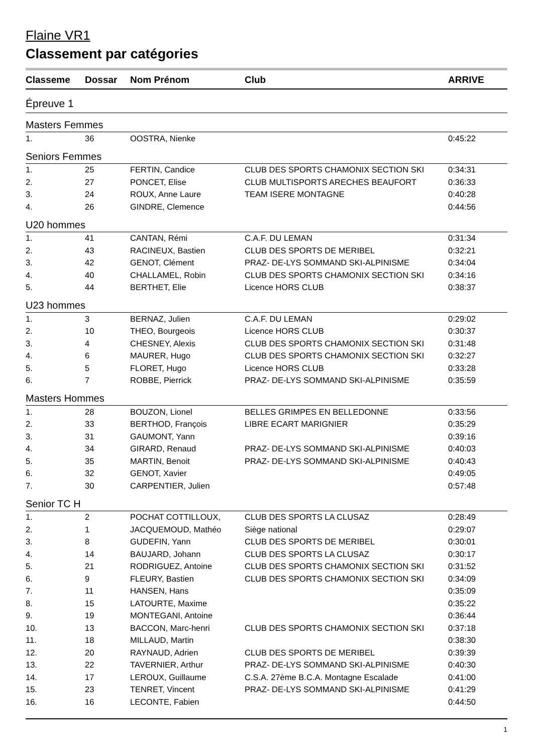Flaine VR1
Classement par catégories
| Classeme | Dossar | Nom Prénom | Club | ARRIVE |
| --- | --- | --- | --- | --- |
| Épreuve 1 | | | | |
| Masters Femmes | | | | |
| 1. | 36 | OOSTRA, Nienke | | 0:45:22 |
| Seniors Femmes | | | | |
| 1. | 25 | FERTIN, Candice | CLUB DES SPORTS CHAMONIX SECTION SKI | 0:34:31 |
| 2. | 27 | PONCET, Elise | CLUB MULTISPORTS ARECHES BEAUFORT | 0:36:33 |
| 3. | 24 | ROUX, Anne Laure | TEAM ISERE MONTAGNE | 0:40:28 |
| 4. | 26 | GINDRE, Clemence | | 0:44:56 |
| U20 hommes | | | | |
| 1. | 41 | CANTAN, Rémi | C.A.F. DU LEMAN | 0:31:34 |
| 2. | 43 | RACINEUX, Bastien | CLUB DES SPORTS DE MERIBEL | 0:32:21 |
| 3. | 42 | GENOT, Clément | PRAZ- DE-LYS SOMMAND SKI-ALPINISME | 0:34:04 |
| 4. | 40 | CHALLAMEL, Robin | CLUB DES SPORTS CHAMONIX SECTION SKI | 0:34:16 |
| 5. | 44 | BERTHET, Elie | Licence HORS CLUB | 0:38:37 |
| U23 hommes | | | | |
| 1. | 3 | BERNAZ, Julien | C.A.F. DU LEMAN | 0:29:02 |
| 2. | 10 | THEO, Bourgeois | Licence HORS CLUB | 0:30:37 |
| 3. | 4 | CHESNEY, Alexis | CLUB DES SPORTS CHAMONIX SECTION SKI | 0:31:48 |
| 4. | 6 | MAURER, Hugo | CLUB DES SPORTS CHAMONIX SECTION SKI | 0:32:27 |
| 5. | 5 | FLORET, Hugo | Licence HORS CLUB | 0:33:28 |
| 6. | 7 | ROBBE, Pierrick | PRAZ- DE-LYS SOMMAND SKI-ALPINISME | 0:35:59 |
| Masters Hommes | | | | |
| 1. | 28 | BOUZON, Lionel | BELLES GRIMPES EN BELLEDONNE | 0:33:56 |
| 2. | 33 | BERTHOD, François | LIBRE ECART MARIGNIER | 0:35:29 |
| 3. | 31 | GAUMONT, Yann | | 0:39:16 |
| 4. | 34 | GIRARD, Renaud | PRAZ- DE-LYS SOMMAND SKI-ALPINISME | 0:40:03 |
| 5. | 35 | MARTIN, Benoit | PRAZ- DE-LYS SOMMAND SKI-ALPINISME | 0:40:43 |
| 6. | 32 | GENOT, Xavier | | 0:49:05 |
| 7. | 30 | CARPENTIER, Julien | | 0:57:48 |
| Senior TC H | | | | |
| 1. | 2 | POCHAT COTTILLOUX, | CLUB DES SPORTS LA CLUSAZ | 0:28:49 |
| 2. | 1 | JACQUEMOUD, Mathéo | Siège national | 0:29:07 |
| 3. | 8 | GUDEFIN, Yann | CLUB DES SPORTS DE MERIBEL | 0:30:01 |
| 4. | 14 | BAUJARD, Johann | CLUB DES SPORTS LA CLUSAZ | 0:30:17 |
| 5. | 21 | RODRIGUEZ, Antoine | CLUB DES SPORTS CHAMONIX SECTION SKI | 0:31:52 |
| 6. | 9 | FLEURY, Bastien | CLUB DES SPORTS CHAMONIX SECTION SKI | 0:34:09 |
| 7. | 11 | HANSEN, Hans | | 0:35:09 |
| 8. | 15 | LATOURTE, Maxime | | 0:35:22 |
| 9. | 19 | MONTEGANI, Antoine | | 0:36:44 |
| 10. | 13 | BACCON, Marc-henri | CLUB DES SPORTS CHAMONIX SECTION SKI | 0:37:18 |
| 11. | 18 | MILLAUD, Martin | | 0:38:30 |
| 12. | 20 | RAYNAUD, Adrien | CLUB DES SPORTS DE MERIBEL | 0:39:39 |
| 13. | 22 | TAVERNIER, Arthur | PRAZ- DE-LYS SOMMAND SKI-ALPINISME | 0:40:30 |
| 14. | 17 | LEROUX, Guillaume | C.S.A. 27ème B.C.A. Montagne Escalade | 0:41:00 |
| 15. | 23 | TENRET, Vincent | PRAZ- DE-LYS SOMMAND SKI-ALPINISME | 0:41:29 |
| 16. | 16 | LECONTE, Fabien | | 0:44:50 |
1